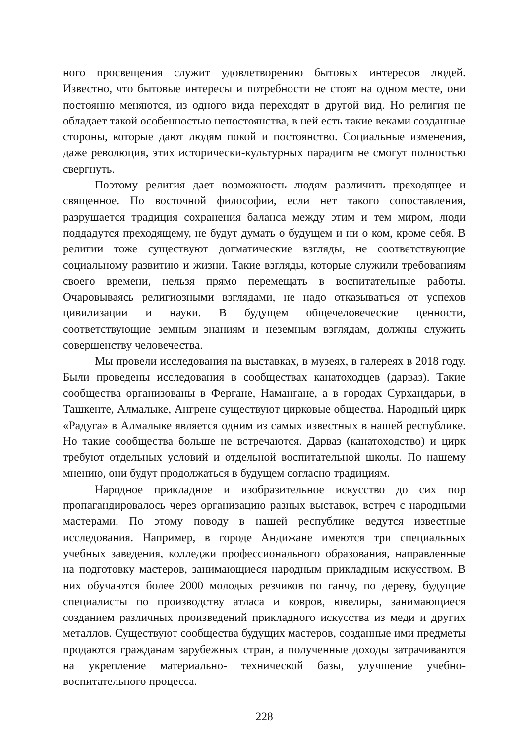ного просвещения служит удовлетворению бытовых интересов людей. Известно, что бытовые интересы и потребности не стоят на одном месте, они постоянно меняются, из одного вида переходят в другой вид. Но религия не обладает такой особенностью непостоянства, в ней есть такие веками созданные стороны, которые дают людям покой и постоянство. Социальные изменения, даже революция, этих исторически-культурных парадигм не смогут полностью свергнуть.
Поэтому религия дает возможность людям различить преходящее и священное. По восточной философии, если нет такого сопоставления, разрушается традиция сохранения баланса между этим и тем миром, люди поддадутся преходящему, не будут думать о будущем и ни о ком, кроме себя. В религии тоже существуют догматические взгляды, не соответствующие социальному развитию и жизни. Такие взгляды, которые служили требованиям своего времени, нельзя прямо перемещать в воспитательные работы. Очаровываясь религиозными взглядами, не надо отказываться от успехов цивилизации и науки. В будущем общечеловеческие ценности, соответствующие земным знаниям и неземным взглядам, должны служить совершенству человечества.
Мы провели исследования на выставках, в музеях, в галереях в 2018 году. Были проведены исследования в сообществах канатоходцев (дарваз). Такие сообщества организованы в Фергане, Намангане, а в городах Сурхандарьи, в Ташкенте, Алмалыке, Ангрене существуют цирковые общества. Народный цирк «Радуга» в Алмалыке является одним из самых известных в нашей республике. Но такие сообщества больше не встречаются. Дарваз (канатоходство) и цирк требуют отдельных условий и отдельной воспитательной школы. По нашему мнению, они будут продолжаться в будущем согласно традициям.
Народное прикладное и изобразительное искусство до сих пор пропагандировалось через организацию разных выставок, встреч с народными мастерами. По этому поводу в нашей республике ведутся известные исследования. Например, в городе Андижане имеются три специальных учебных заведения, колледжи профессионального образования, направленные на подготовку мастеров, занимающиеся народным прикладным искусством. В них обучаются более 2000 молодых резчиков по ганчу, по дереву, будущие специалисты по производству атласа и ковров, ювелиры, занимающиеся созданием различных произведений прикладного искусства из меди и других металлов. Существуют сообщества будущих мастеров, созданные ими предметы продаются гражданам зарубежных стран, а полученные доходы затрачиваются на укрепление материально- технической базы, улучшение учебно-воспитательного процесса.
228